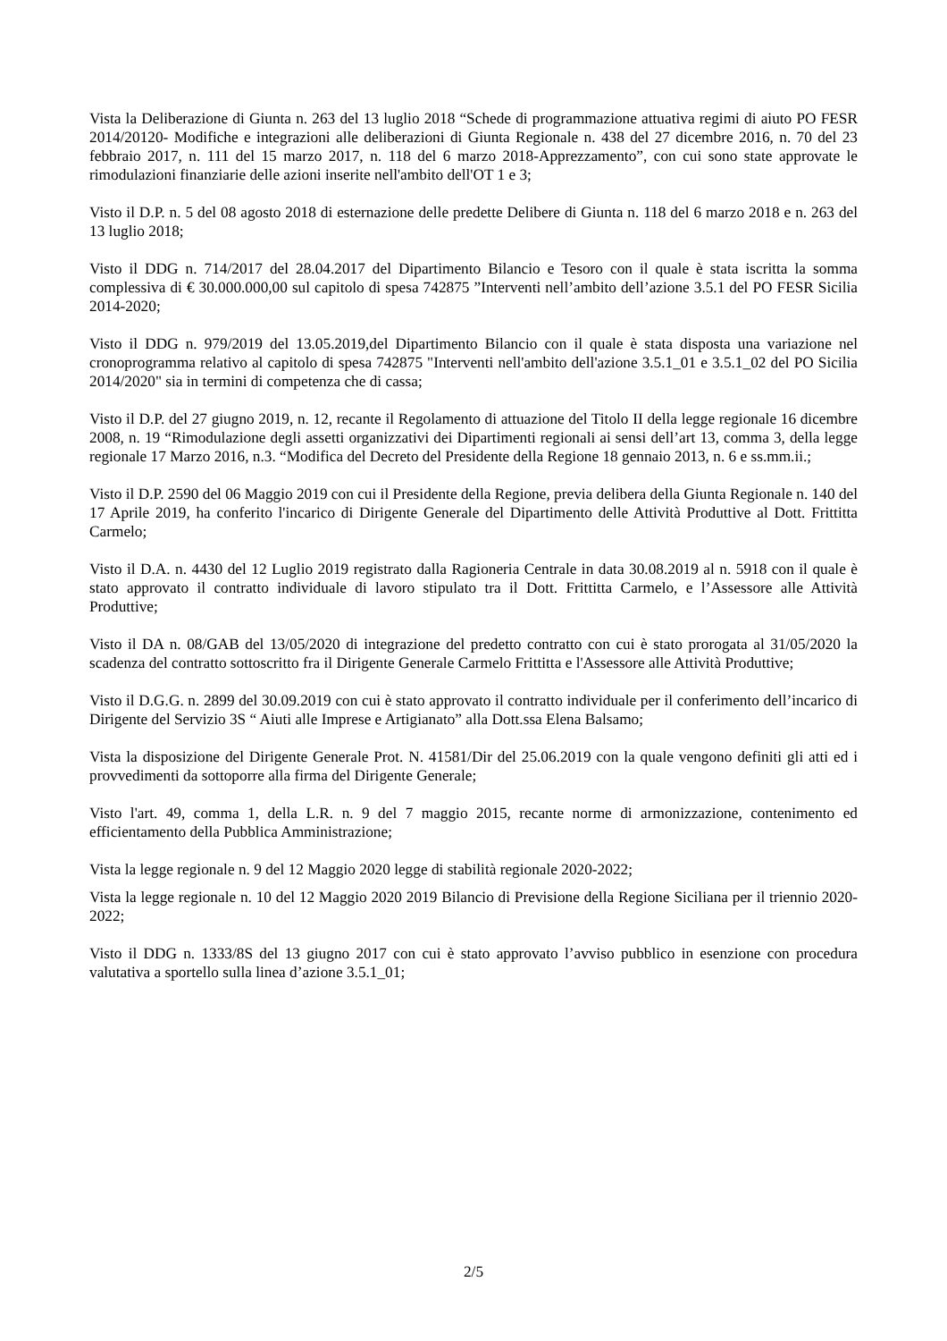Vista la Deliberazione di Giunta n. 263 del 13 luglio 2018 “Schede di programmazione attuativa regimi di aiuto PO FESR 2014/20120- Modifiche e integrazioni alle deliberazioni di Giunta Regionale n. 438 del 27 dicembre 2016, n. 70 del 23 febbraio 2017, n. 111 del 15 marzo 2017, n. 118 del 6 marzo 2018-Apprezzamento”, con cui sono state approvate le rimodulazioni finanziarie delle azioni inserite nell'ambito dell'OT 1 e 3;
Visto il D.P. n. 5 del 08 agosto 2018 di esternazione delle predette Delibere di Giunta n. 118 del 6 marzo 2018 e n. 263 del 13 luglio 2018;
Visto il DDG n. 714/2017 del 28.04.2017 del Dipartimento Bilancio e Tesoro con il quale è stata iscritta la somma complessiva di € 30.000.000,00 sul capitolo di spesa 742875 ”Interventi nell’ambito dell’azione 3.5.1 del PO FESR Sicilia 2014-2020;
Visto il DDG n. 979/2019 del 13.05.2019,del Dipartimento Bilancio con il quale è stata disposta una variazione nel cronoprogramma relativo al capitolo di spesa 742875 "Interventi nell'ambito dell'azione 3.5.1_01 e 3.5.1_02 del PO Sicilia 2014/2020" sia in termini di competenza che di cassa;
Visto il D.P. del 27 giugno 2019, n. 12, recante il Regolamento di attuazione del Titolo II della legge regionale 16 dicembre 2008, n. 19 “Rimodulazione degli assetti organizzativi dei Dipartimenti regionali ai sensi dell’art 13, comma 3, della legge regionale 17 Marzo 2016, n.3. “Modifica del Decreto del Presidente della Regione 18 gennaio 2013, n. 6 e ss.mm.ii.;
Visto il D.P. 2590 del 06 Maggio 2019 con cui il Presidente della Regione, previa delibera della Giunta Regionale n. 140 del 17 Aprile 2019, ha conferito l'incarico di Dirigente Generale del Dipartimento delle Attività Produttive al Dott. Frittitta Carmelo;
Visto il D.A. n. 4430 del 12 Luglio 2019 registrato dalla Ragioneria Centrale in data 30.08.2019 al n. 5918 con il quale è stato approvato il contratto individuale di lavoro stipulato tra il Dott. Frittitta Carmelo, e l’Assessore alle Attività Produttive;
Visto il DA n. 08/GAB del 13/05/2020 di integrazione del predetto contratto con cui è stato prorogata al 31/05/2020 la scadenza del contratto sottoscritto fra il Dirigente Generale Carmelo Frittitta e l'Assessore alle Attività Produttive;
Visto il D.G.G. n. 2899 del 30.09.2019 con cui è stato approvato il contratto individuale per il conferimento dell’incarico di Dirigente del Servizio 3S “ Aiuti alle Imprese e Artigianato” alla Dott.ssa Elena Balsamo;
Vista la disposizione del Dirigente Generale Prot. N. 41581/Dir del 25.06.2019 con la quale vengono definiti gli atti ed i provvedimenti da sottoporre alla firma del Dirigente Generale;
Visto l'art. 49, comma 1, della L.R. n. 9 del 7 maggio 2015, recante norme di armonizzazione, contenimento ed efficientamento della Pubblica Amministrazione;
Vista la legge regionale n. 9 del 12 Maggio 2020 legge di stabilità regionale 2020-2022;
Vista la legge regionale n. 10 del 12 Maggio 2020 2019 Bilancio di Previsione della Regione Siciliana per il triennio 2020-2022;
Visto il DDG n. 1333/8S del 13 giugno 2017 con cui è stato approvato l’avviso pubblico in esenzione con procedura valutativa a sportello sulla linea d’azione 3.5.1_01;
2/5